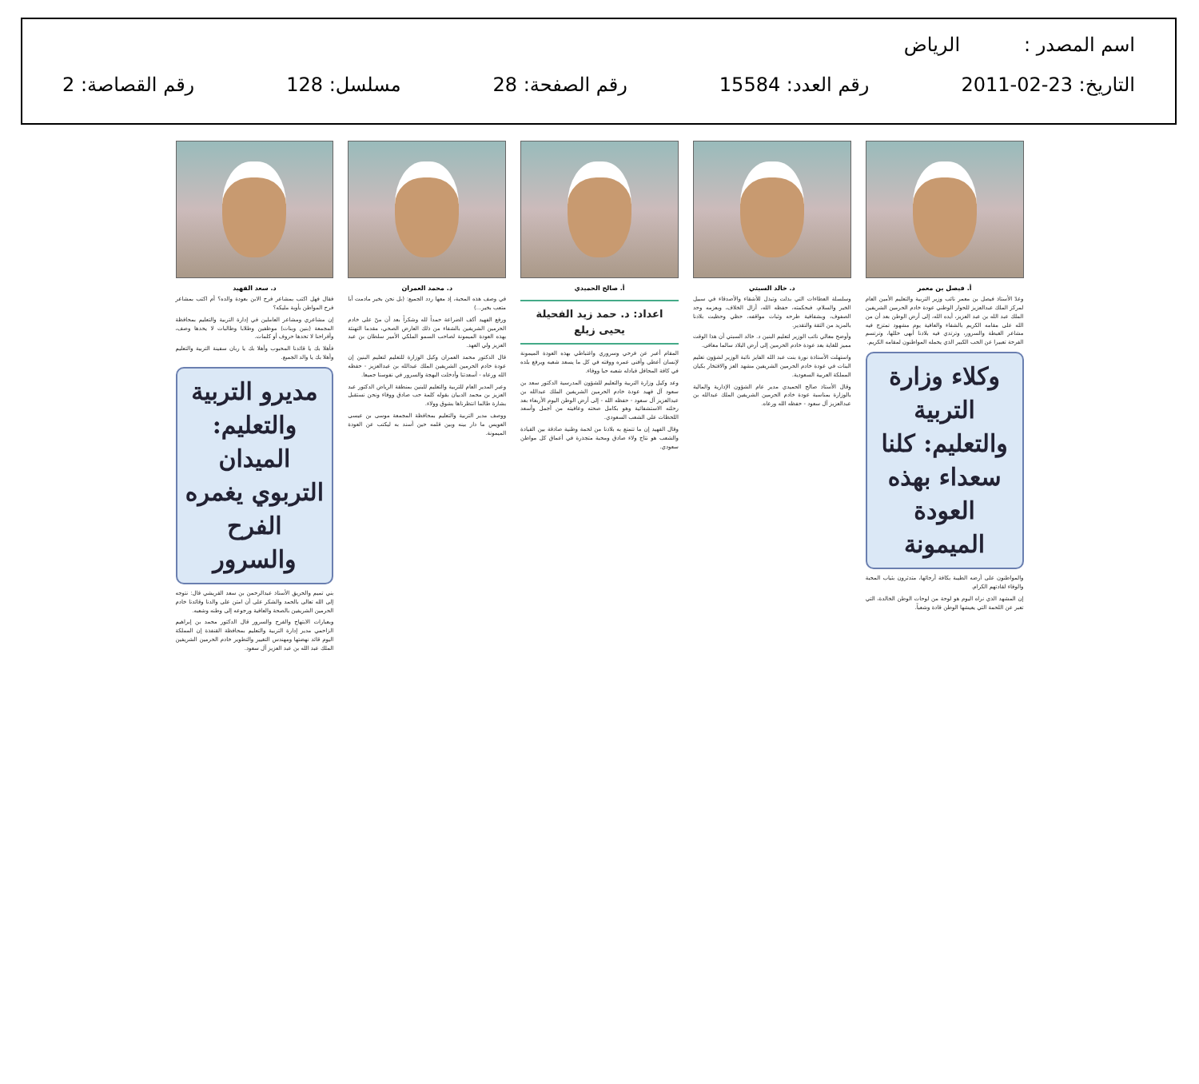اسم المصدر : الرياض
التاريخ: 23-02-2011 رقم العدد: 15584 رقم الصفحة: 28 مسلسل: 128 رقم القصاصة: 2
أ. فيصل بن معمر
د. خالد السبتي
أ. صالح الحميدي
د. محمد العمران
د. سعد الفهيد
وعدّ الأستاذ فيصل بن معمر نائب وزير التربية والتعليم الأمين العام لمركز الملك عبدالعزيز للحوار الوطني عودة خادم الحرمين الشريفين الملك عبد الله بن عبد العزيز، أيده الله، إلى أرض الوطن بعد أن من الله على مقامه الكريم بالشفاء والعافية يوم مشهود تمتزج فيه مشاعر الغبطة والسرور، وترتدي فيه بلادنا أبهى حللها، وترتسم الفرحة تعبيرا عن الحب الكبير الذي يحمله المواطنون لمقامه الكريم.
وكلاء وزارة التربية والتعليم: كلنا سعداء بهذه العودة الميمونة
والمواطنون على أرضه الطيبة بكافة أرجائها، متدثرون بثياب المحبة والوفاء لقادتهم الكرام.
إن المشهد الذي نراه اليوم هو لوحة من لوحات الوطن الخالدة، التي تعبر عن اللحمة التي يعيشها الوطن قادة وشعباً.
وسلسلة العطاءات التي بذلت وتبذل للأشقاء والأصدقاء في سبيل الخير والسلام، فبحكمته، حفظه الله، أزال الخلاف، وبعزمه وحد الصفوف، وبشفافية طرحه وثبات مواقفه، حظي وحظيت بلادنا بالمزيد من الثقة والتقدير.
وأوضح معالي نائب الوزير لتعليم البنين د. خالد السبتي أن هذا الوقت مميز للغاية بعد عودة خادم الحرمين إلى أرض البلاد سالما معافى.
واستهلت الأستاذة نورة بنت عبد الله الفايز نائبة الوزير لشؤون تعليم البنات في عودة خادم الحرمين الشريفين مشهد العز والافتخار بكيان المملكة العربية السعودية.
وقال الأستاذ صالح الحميدي مدير عام الشؤون الإدارية والمالية بالوزارة بمناسبة عودة خادم الحرمين الشريفين الملك عبدالله بن عبدالعزيز آل سعود - حفظه الله ورعاه.
اعداد: د. حمد زيد الفحيلة
يحيى زيلع
المقام أعبر عن فرحي وسروري واغتباطي بهذه العودة الميمونة لإنسان أعطى وأفنى عمره ووقته في كل ما يسعد شعبه ويرفع بلده في كافة المحافل فبادله شعبه حبا ووفاء.
وعد وكيل وزارة التربية والتعليم للشؤون المدرسية الدكتور سعد بن سعود آل فهيد عودة خادم الحرمين الشريفين الملك عبدالله بن عبدالعزيز آل سعود - حفظه الله - إلى أرض الوطن اليوم الأربعاء بعد رحلته الاستشفائية وهو بكامل صحته وعافيته من أجمل وأسعد اللحظات على الشعب السعودي.
وقال الفهيد إن ما تتمتع به بلادنا من لحمة وطنية صادقة بين القيادة والشعب هو نتاج ولاء صادق ومحبة متجذرة في أعماق كل مواطن سعودي.
في وصف هذه المحبة، إذ معها ردد الجميع: (بل نحن بخير مادمت أبا متعب بخير...)
ورفع الفهيد أكف الضراعة حمداً لله وشكراً بعد أن منّ على خادم الحرمين الشريفين بالشفاء من ذلك العارض الصحي، مقدما التهنئة بهذه العودة الميمونة لصاحب السمو الملكي الأمير سلطان بن عبد العزيز ولي العهد.
قال الدكتور محمد العمران وكيل الوزارة للتعليم لتعليم البنين إن عودة خادم الحرمين الشريفين الملك عبدالله بن عبدالعزيز - حفظه الله ورعاه - أسعدتنا وأدخلت البهجة والسرور في نفوسنا جميعا.
وعبر المدير العام للتربية والتعليم للبنين بمنطقة الرياض الدكتور عبد العزيز بن محمد الدبيان بقوله كلمة حب صادق ووفاء ونحن نستقبل بشارة طالما انتظرناها بشوق وولاء.
ووصف مدير التربية والتعليم بمحافظة المجمعة موسى بن عيسى العويس ما دار بينه وبين قلمه حين أسند به ليكتب عن العودة الميمونة.
فقال فهل اكتب بمشاعر فرح الابن بعودة والده؟ أم اكتب بمشاعر فرح المواطن بأوبة مليكه؟
إن مشاعري ومشاعر العاملين في إدارة التربية والتعليم بمحافظة المجمعة (بنين وبنات) موظفين وطلابا وطالبات لا يحدها وصف، وأفراحنا لا تحدها حروف أو كلمات.
فأهلا بك يا قائدنا المحبوب وأهلا بك يا ربان سفينة التربية والتعليم وأهلا بك يا والد الجميع.
مديرو التربية والتعليم: الميدان التربوي يغمره الفرح والسرور
بني تميم والحريق الأستاذ عبدالرحمن بن سعد القريشي قال: نتوجه إلى الله تعالى بالحمد والشكر على أن امتن على والدنا وقائدنا خادم الحرمين الشريفين بالصحة والعافية ورجوعه إلى وطنه وشعبه.
وبعبارات الابتهاج والفرح والسرور قال الدكتور محمد بن إبراهيم الزاحمي مدير إدارة التربية والتعليم بمحافظة القنفذة إن المملكة اليوم قائد نهضتها ومهندس التغيير والتطوير خادم الحرمين الشريفين الملك عبد الله بن عبد العزيز آل سعود.